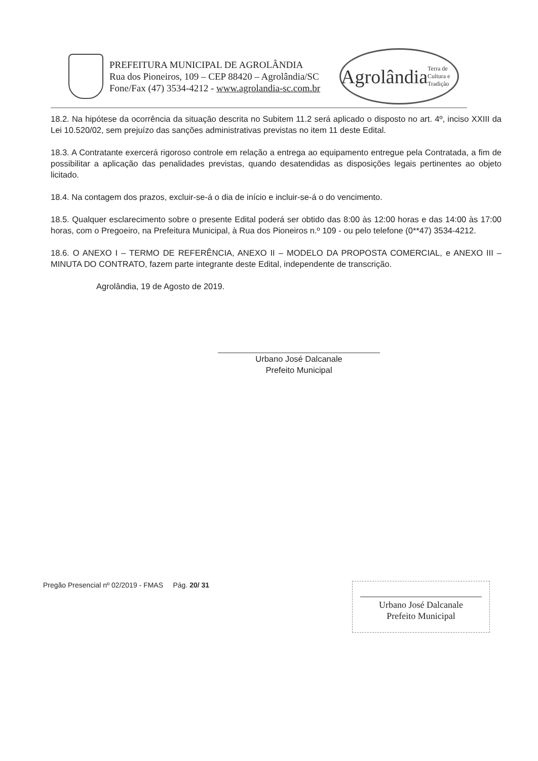PREFEITURA MUNICIPAL DE AGROLÂNDIA
Rua dos Pioneiros, 109 – CEP 88420 – Agrolândia/SC
Fone/Fax (47) 3534-4212 - www.agrolandia-sc.com.br
Agrolândia
Terra de Cultura e Tradição
18.2. Na hipótese da ocorrência da situação descrita no Subitem 11.2 será aplicado o disposto no art. 4º, inciso XXIII da Lei 10.520/02, sem prejuízo das sanções administrativas previstas no item 11 deste Edital.
18.3. A Contratante exercerá rigoroso controle em relação a entrega ao equipamento entregue pela Contratada, a fim de possibilitar a aplicação das penalidades previstas, quando desatendidas as disposições legais pertinentes ao objeto licitado.
18.4. Na contagem dos prazos, excluir-se-á o dia de início e incluir-se-á o do vencimento.
18.5. Qualquer esclarecimento sobre o presente Edital poderá ser obtido das 8:00 às 12:00 horas e das 14:00 às 17:00 horas, com o Pregoeiro, na Prefeitura Municipal, à Rua dos Pioneiros n.º 109 - ou pelo telefone (0**47) 3534-4212.
18.6. O ANEXO I – TERMO DE REFERÊNCIA, ANEXO II – MODELO DA PROPOSTA COMERCIAL, e ANEXO III – MINUTA DO CONTRATO, fazem parte integrante deste Edital, independente de transcrição.
Agrolândia, 19 de Agosto de 2019.
Urbano José Dalcanale
Prefeito Municipal
Pregão Presencial nº 02/2019 - FMAS Pág. 20/ 31
Urbano José Dalcanale
Prefeito Municipal